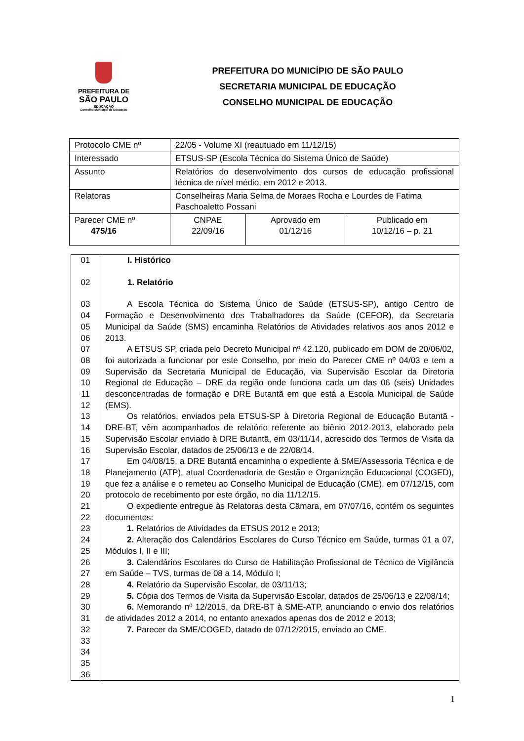PREFEITURA DE
SÃO PAULO
EDUCAÇÃO
Conselho Municipal de Educação
PREFEITURA DO MUNICÍPIO DE SÃO PAULO
SECRETARIA MUNICIPAL DE EDUCAÇÃO
CONSELHO MUNICIPAL DE EDUCAÇÃO
| Protocolo CME nº | 22/05 - Volume XI (reautuado em 11/12/15) | | |
| Interessado | ETSUS-SP (Escola Técnica do Sistema Único de Saúde) | | |
| Assunto | Relatórios do desenvolvimento dos cursos de educação profissional técnica de nível médio, em 2012 e 2013. | | |
| Relatoras | Conselheiras Maria Selma de Moraes Rocha e Lourdes de Fatima Paschoaletto Possani | | |
| Parecer CME nº 475/16 | CNPAE 22/09/16 | Aprovado em 01/12/16 | Publicado em 10/12/16 – p. 21 |
| 01 | I. Histórico |
| 02 | 1. Relatório |
| 03 04 05 06 07 08 09 10 11 12 13 14 15 16 17 18 19 20 21 22 23 24 25 26 27 28 29 30 31 32 33 34 35 36 | A Escola Técnica do Sistema Único de Saúde (ETSUS-SP), antigo Centro de Formação e Desenvolvimento dos Trabalhadores da Saúde (CEFOR), da Secretaria Municipal da Saúde (SMS) encaminha Relatórios de Atividades relativos aos anos 2012 e 2013. A ETSUS SP, criada pelo Decreto Municipal nº 42.120, publicado em DOM de 20/06/02, foi autorizada a funcionar por este Conselho, por meio do Parecer CME nº 04/03 e tem a Supervisão da Secretaria Municipal de Educação, via Supervisão Escolar da Diretoria Regional de Educação – DRE da região onde funciona cada um das 06 (seis) Unidades desconcentradas de formação e DRE Butantã em que está a Escola Municipal de Saúde (EMS). Os relatórios, enviados pela ETSUS-SP à Diretoria Regional de Educação Butantã - DRE-BT, vêm acompanhados de relatório referente ao biênio 2012-2013, elaborado pela Supervisão Escolar enviado à DRE Butantã, em 03/11/14, acrescido dos Termos de Visita da Supervisão Escolar, datados de 25/06/13 e de 22/08/14. Em 04/08/15, a DRE Butantã encaminha o expediente à SME/Assessoria Técnica e de Planejamento (ATP), atual Coordenadoria de Gestão e Organização Educacional (COGED), que fez a análise e o remeteu ao Conselho Municipal de Educação (CME), em 07/12/15, com protocolo de recebimento por este órgão, no dia 11/12/15. O expediente entregue às Relatoras desta Câmara, em 07/07/16, contém os seguintes documentos: 1. Relatórios de Atividades da ETSUS 2012 e 2013; 2. Alteração dos Calendários Escolares do Curso Técnico em Saúde, turmas 01 a 07, Módulos I, II e III; 3. Calendários Escolares do Curso de Habilitação Profissional de Técnico de Vigilância em Saúde – TVS, turmas de 08 a 14, Módulo I; 4. Relatório da Supervisão Escolar, de 03/11/13; 5. Cópia dos Termos de Visita da Supervisão Escolar, datados de 25/06/13 e 22/08/14; 6. Memorando nº 12/2015, da DRE-BT à SME-ATP, anunciando o envio dos relatórios de atividades 2012 a 2014, no entanto anexados apenas dos de 2012 e 2013; 7. Parecer da SME/COGED, datado de 07/12/2015, enviado ao CME. |
1